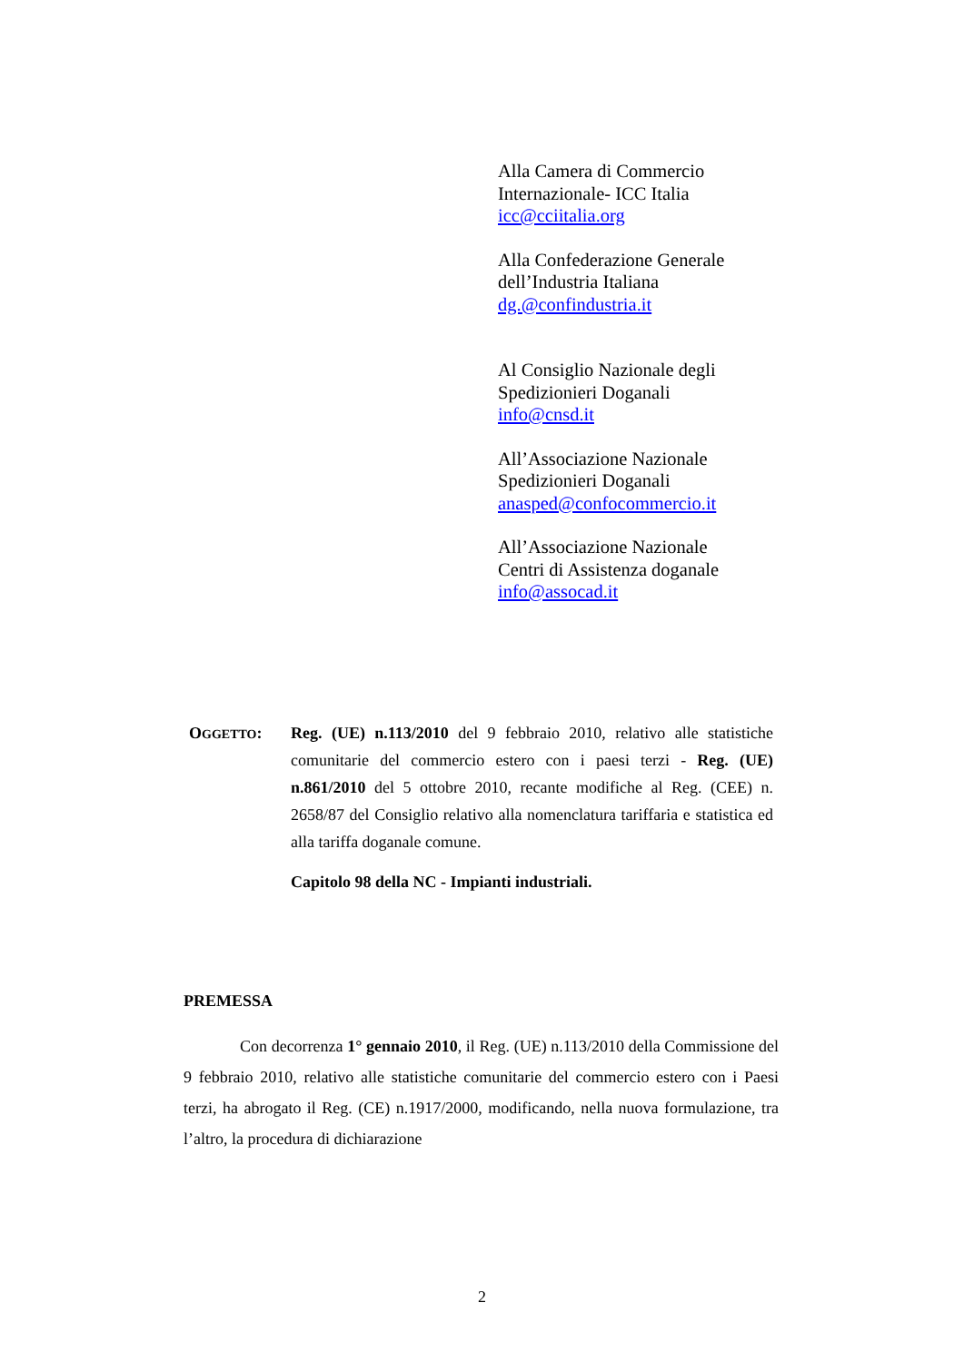Alla Camera di Commercio
Internazionale- ICC Italia
icc@cciitalia.org
Alla Confederazione Generale
dell’Industria Italiana
dg.@confindustria.it
Al Consiglio Nazionale degli
Spedizionieri Doganali
info@cnsd.it
All’Associazione Nazionale
Spedizionieri Doganali
anasped@confocommercio.it
All’Associazione Nazionale
Centri di Assistenza doganale
info@assocad.it
OGGETTO: Reg. (UE) n.113/2010 del 9 febbraio 2010, relativo alle statistiche comunitarie del commercio estero con i paesi terzi - Reg. (UE) n.861/2010 del 5 ottobre 2010, recante modifiche al Reg. (CEE) n. 2658/87 del Consiglio relativo alla nomenclatura tariffaria e statistica ed alla tariffa doganale comune.
Capitolo 98 della NC - Impianti industriali.
PREMESSA
Con decorrenza 1° gennaio 2010, il Reg. (UE) n.113/2010 della Commissione del 9 febbraio 2010, relativo alle statistiche comunitarie del commercio estero con i Paesi terzi, ha abrogato il Reg. (CE) n.1917/2000, modificando, nella nuova formulazione, tra l’altro, la procedura di dichiarazione
2